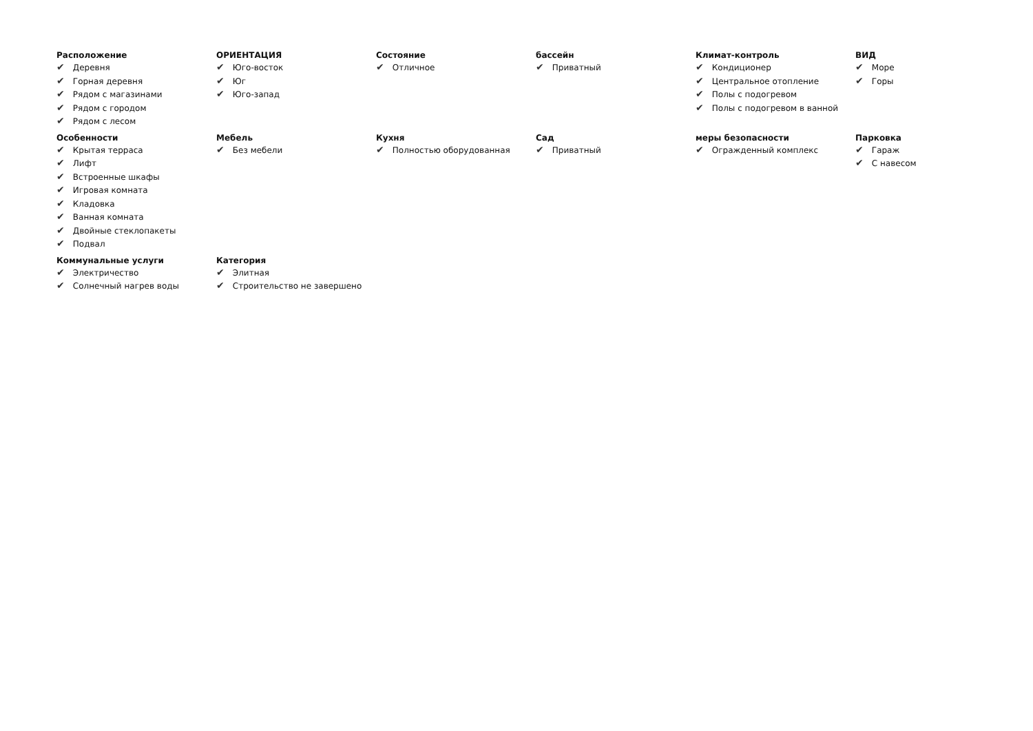Расположение
✔ Деревня
✔ Горная деревня
✔ Рядом с магазинами
✔ Рядом с городом
✔ Рядом с лесом
ОРИЕНТАЦИЯ
✔ Юго-восток
✔ Юг
✔ Юго-запад
Состояние
✔ Отличное
бассейн
✔ Приватный
Климат-контроль
✔ Кондиционер
✔ Центральное отопление
✔ Полы с подогревом
✔ Полы с подогревом в ванной
ВИД
✔ Море
✔ Горы
Особенности
✔ Крытая терраса
✔ Лифт
✔ Встроенные шкафы
✔ Игровая комната
✔ Кладовка
✔ Ванная комната
✔ Двойные стеклопакеты
✔ Подвал
Мебель
✔ Без мебели
Кухня
✔ Полностью оборудованная
Сад
✔ Приватный
меры безопасности
✔ Огражденный комплекс
Парковка
✔ Гараж
✔ С навесом
Коммунальные услуги
✔ Электричество
✔ Солнечный нагрев воды
Категория
✔ Элитная
✔ Строительство не завершено